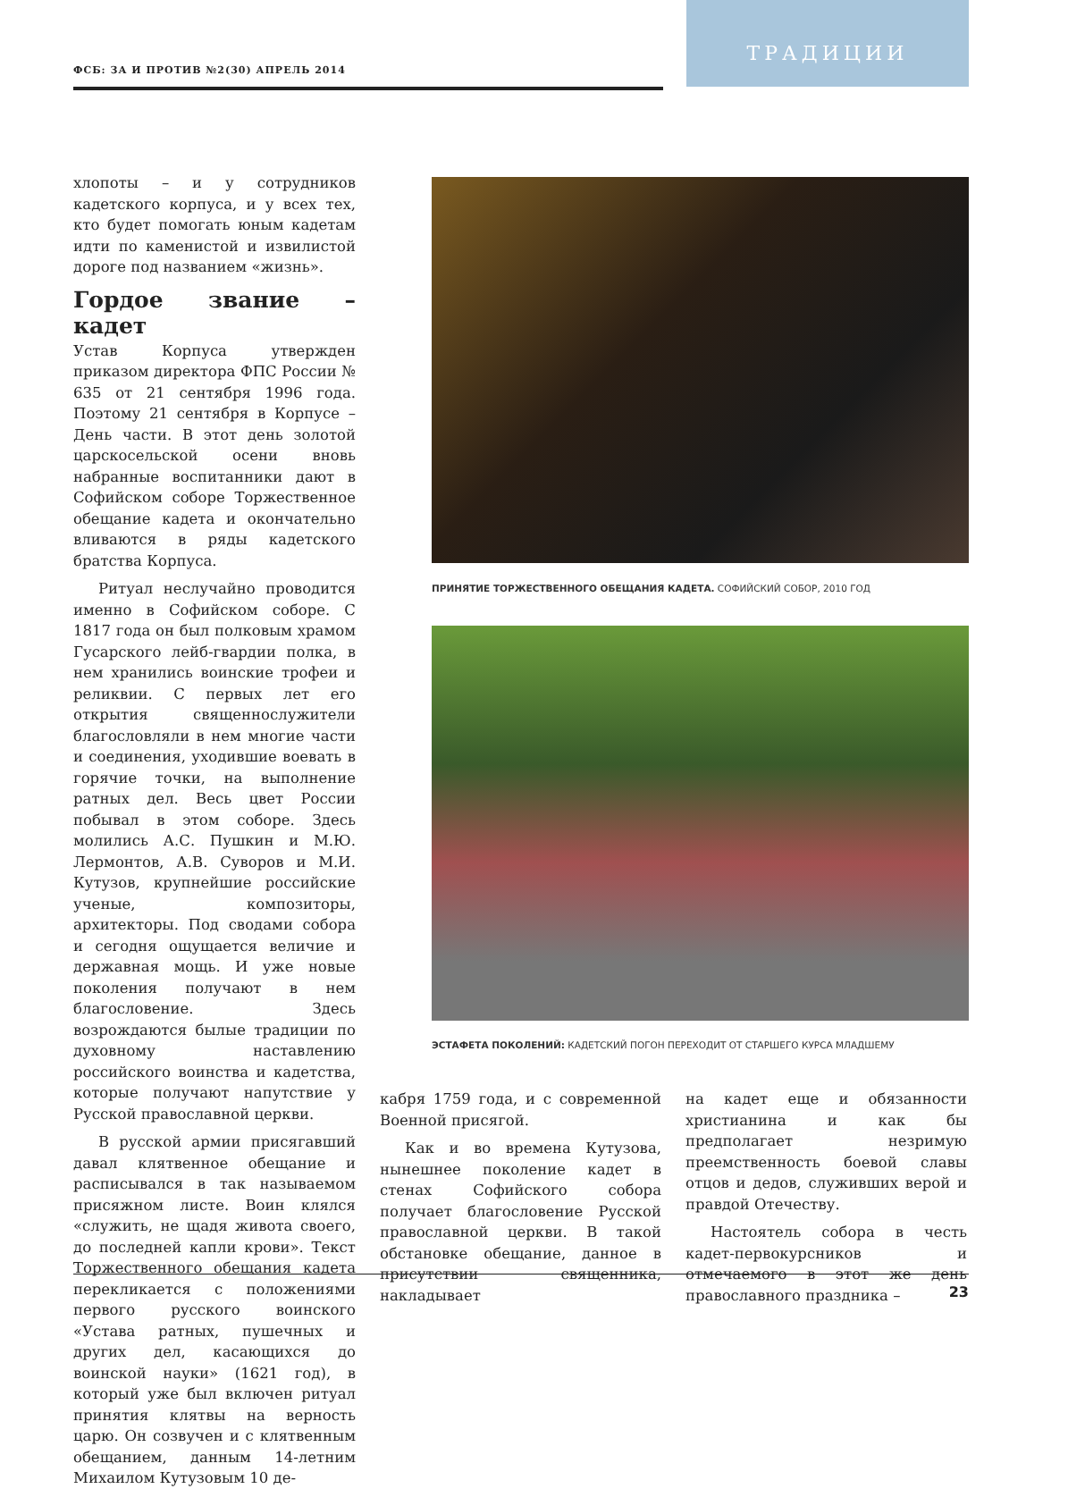ФСБ: ЗА И ПРОТИВ №2(30) АПРЕЛЬ 2014
ТРАДИЦИИ
хлопоты – и у сотрудников кадетского корпуса, и у всех тех, кто будет помогать юным кадетам идти по каменистой и извилистой дороге под названием «жизнь».
Гордое звание – кадет
Устав Корпуса утвержден приказом директора ФПС России № 635 от 21 сентября 1996 года. Поэтому 21 сентября в Корпусе – День части. В этот день золотой царскосельской осени вновь набранные воспитанники дают в Софийском соборе Торжественное обещание кадета и окончательно вливаются в ряды кадетского братства Корпуса.
Ритуал неслучайно проводится именно в Софийском соборе. С 1817 года он был полковым храмом Гусарского лейб-гвардии полка, в нем хранились воинские трофеи и реликвии. С первых лет его открытия священнослужители благословляли в нем многие части и соединения, уходившие воевать в горячие точки, на выполнение ратных дел. Весь цвет России побывал в этом соборе. Здесь молились А.С. Пушкин и М.Ю. Лермонтов, А.В. Суворов и М.И. Кутузов, крупнейшие российские ученые, композиторы, архитекторы. Под сводами собора и сегодня ощущается величие и державная мощь. И уже новые поколения получают в нем благословение. Здесь возрождаются былые традиции по духовному наставлению российского воинства и кадетства, которые получают напутствие у Русской православной церкви.
В русской армии присягавший давал клятвенное обещание и расписывался в так называемом присяжном листе. Воин клялся «служить, не щадя живота своего, до последней капли крови». Текст Торжественного обещания кадета перекликается с положениями первого русского воинского «Устава ратных, пушечных и других дел, касающихся до воинской науки» (1621 год), в который уже был включен ритуал принятия клятвы на верность царю. Он созвучен и с клятвенным обещанием, данным 14-летним Михаилом Кутузовым 10 де-
ПРИНЯТИЕ ТОРЖЕСТВЕННОГО ОБЕЩАНИЯ КАДЕТА. СОФИЙСКИЙ СОБОР, 2010 ГОД
ЭСТАФЕТА ПОКОЛЕНИЙ: КАДЕТСКИЙ ПОГОН ПЕРЕХОДИТ ОТ СТАРШЕГО КУРСА МЛАДШЕМУ
кабря 1759 года, и с современной Военной присягой.
Как и во времена Кутузова, нынешнее поколение кадет в стенах Софийского собора получает благословение Русской православной церкви. В такой обстановке обещание, данное в присутствии священника, накладывает
на кадет еще и обязанности христианина и как бы предполагает незримую преемственность боевой славы отцов и дедов, служивших верой и правдой Отечеству.
Настоятель собора в честь кадет-первокурсников и отмечаемого в этот же день православного праздника –
23